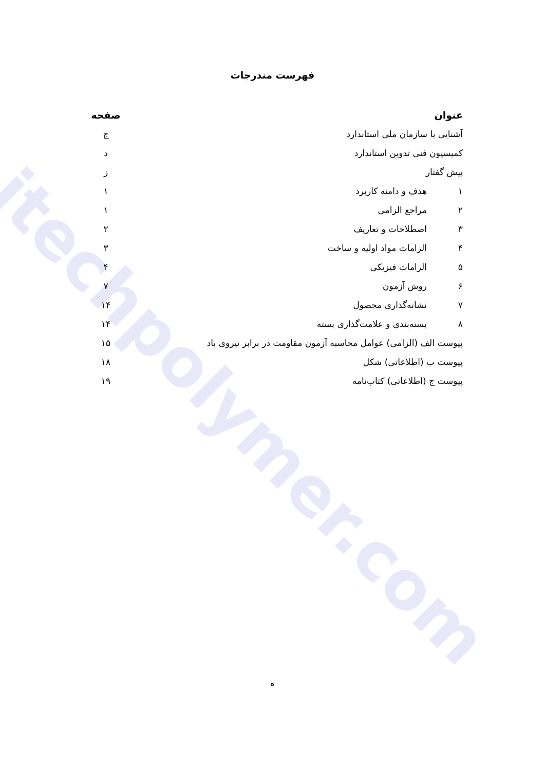itechpolymer.com
فهرست مندرجات
| عنوان | | صفحه |
| --- | --- | --- |
| آشنایی با سازمان ملی استاندارد | | ج |
| کمیسیون فنی تدوین استاندارد | | د |
| پیش گفتار | | ز |
| ۱ | هدف و دامنه کاربرد | ۱ |
| ۲ | مراجع الزامی | ۱ |
| ۳ | اصطلاحات و تعاریف | ۲ |
| ۴ | الزامات مواد اولیه و ساخت | ۳ |
| ۵ | الزامات فیزیکی | ۴ |
| ۶ | روش آزمون | ۷ |
| ۷ | نشانه‌گذاری محصول | ۱۴ |
| ۸ | بسته‌بندی و علامت‌گذاری بسته | ۱۴ |
| پیوست الف (الزامی) عوامل محاسبه آزمون مقاومت در برابر نیروی باد | | ۱۵ |
| پیوست ب (اطلاعاتی) شکل | | ۱۸ |
| پیوست ج (اطلاعاتی) کتاب‌نامه | | ۱۹ |
ه